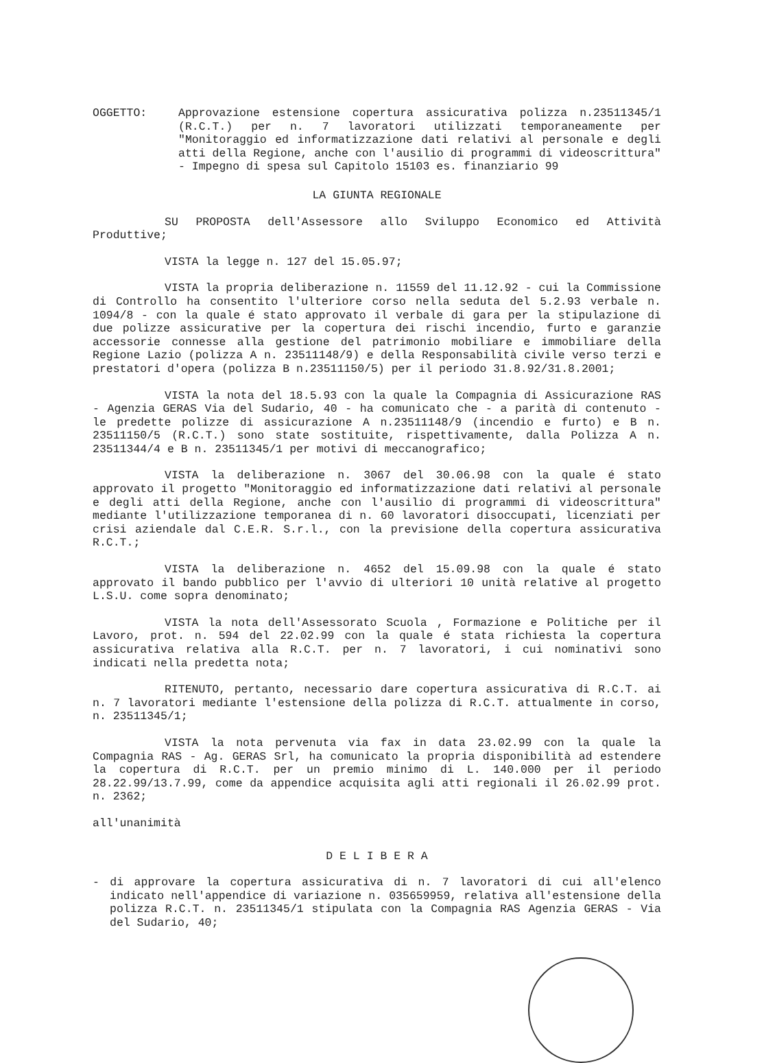OGGETTO: Approvazione estensione copertura assicurativa polizza n.23511345/1 (R.C.T.) per n. 7 lavoratori utilizzati temporaneamente per "Monitoraggio ed informatizzazione dati relativi al personale e degli atti della Regione, anche con l'ausilio di programmi di videoscrittura" - Impegno di spesa sul Capitolo 15103 es. finanziario 99
LA GIUNTA REGIONALE
SU PROPOSTA dell'Assessore allo Sviluppo Economico ed Attività Produttive;
VISTA la legge n. 127 del 15.05.97;
VISTA la propria deliberazione n. 11559 del 11.12.92 - cui la Commissione di Controllo ha consentito l'ulteriore corso nella seduta del 5.2.93 verbale n. 1094/8 - con la quale é stato approvato il verbale di gara per la stipulazione di due polizze assicurative per la copertura dei rischi incendio, furto e garanzie accessorie connesse alla gestione del patrimonio mobiliare e immobiliare della Regione Lazio (polizza A n. 23511148/9) e della Responsabilità civile verso terzi e prestatori d'opera (polizza B n.23511150/5) per il periodo 31.8.92/31.8.2001;
VISTA la nota del 18.5.93 con la quale la Compagnia di Assicurazione RAS - Agenzia GERAS Via del Sudario, 40 - ha comunicato che - a parità di contenuto - le predette polizze di assicurazione A n.23511148/9 (incendio e furto) e B n. 23511150/5 (R.C.T.) sono state sostituite, rispettivamente, dalla Polizza A n. 23511344/4 e B n. 23511345/1 per motivi di meccanografico;
VISTA la deliberazione n. 3067 del 30.06.98 con la quale é stato approvato il progetto "Monitoraggio ed informatizzazione dati relativi al personale e degli atti della Regione, anche con l'ausilio di programmi di videoscrittura" mediante l'utilizzazione temporanea di n. 60 lavoratori disoccupati, licenziati per crisi aziendale dal C.E.R. S.r.l., con la previsione della copertura assicurativa R.C.T.;
VISTA la deliberazione n. 4652 del 15.09.98 con la quale é stato approvato il bando pubblico per l'avvio di ulteriori 10 unità relative al progetto L.S.U. come sopra denominato;
VISTA la nota dell'Assessorato Scuola , Formazione e Politiche per il Lavoro, prot. n. 594 del 22.02.99 con la quale é stata richiesta la copertura assicurativa relativa alla R.C.T. per n. 7 lavoratori, i cui nominativi sono indicati nella predetta nota;
RITENUTO, pertanto, necessario dare copertura assicurativa di R.C.T. ai n. 7 lavoratori mediante l'estensione della polizza di R.C.T. attualmente in corso, n. 23511345/1;
VISTA la nota pervenuta via fax in data 23.02.99 con la quale la Compagnia RAS - Ag. GERAS Srl, ha comunicato la propria disponibilità ad estendere la copertura di R.C.T. per un premio minimo di L. 140.000 per il periodo 28.22.99/13.7.99, come da appendice acquisita agli atti regionali il 26.02.99 prot. n. 2362;
all'unanimità
D E L I B E R A
- di approvare la copertura assicurativa di n. 7 lavoratori di cui all'elenco indicato nell'appendice di variazione n. 035659959, relativa all'estensione della polizza R.C.T. n. 23511345/1 stipulata con la Compagnia RAS Agenzia GERAS - Via del Sudario, 40;